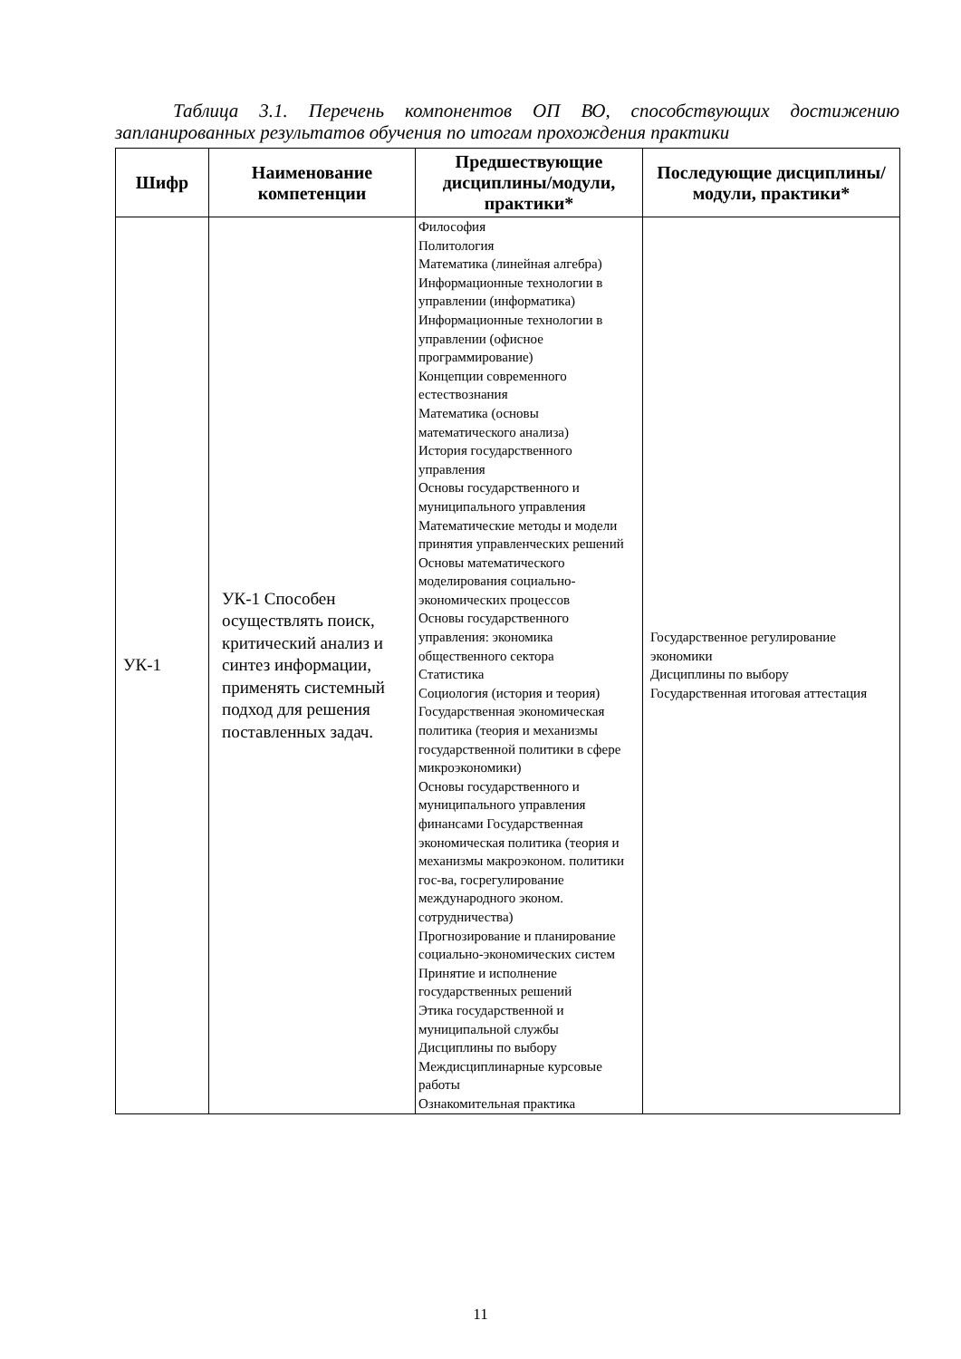Таблица 3.1. Перечень компонентов ОП ВО, способствующих достижению запланированных результатов обучения по итогам прохождения практики
| Шифр | Наименование компетенции | Предшествующие дисциплины/модули, практики* | Последующие дисциплины/модули, практики* |
| --- | --- | --- | --- |
| УК-1 | УК-1 Способен осуществлять поиск, критический анализ и синтез информации, применять системный подход для решения поставленных задач. | Философия Политология Математика (линейная алгебра) Информационные технологии в управлении (информатика) Информационные технологии в управлении (офисное программирование) Концепции современного естествознания Математика (основы математического анализа) История государственного управления Основы государственного и муниципального управления Математические методы и модели принятия управленческих решений Основы математического моделирования социально-экономических процессов Основы государственного управления: экономика общественного сектора Статистика Социология (история и теория) Государственная экономическая политика (теория и механизмы государственной политики в сфере микроэкономики) Основы государственного и муниципального управления финансами Государственная экономическая политика (теория и механизмы макроэконом. политики гос-ва, госрегулирование международного эконом. сотрудничества) Прогнозирование и планирование социально-экономических систем Принятие и исполнение государственных решений Этика государственной и муниципальной службы Дисциплины по выбору Междисциплинарные курсовые работы Ознакомительная практика | Государственное регулирование экономики Дисциплины по выбору Государственная итоговая аттестация |
11